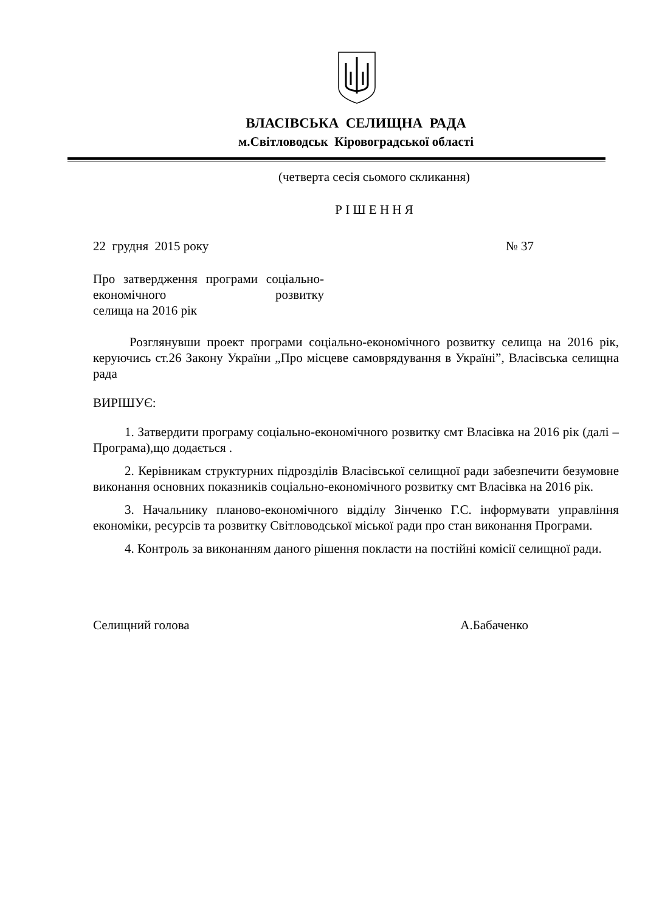ВЛАСІВСЬКА СЕЛИЩНА РАДА
м.Світловодськ Кіровоградської області
(четверта сесія сьомого скликання)
Р І Ш Е Н Н Я
22 грудня 2015 року № 37
Про затвердження програми соціально-економічного розвитку
селища на 2016 рік
Розглянувши проект програми соціально-економічного розвитку селища на 2016 рік, керуючись ст.26 Закону України „Про місцеве самоврядування в Україні”, Власівська селищна рада
ВИРІШУЄ:
1. Затвердити програму соціально-економічного розвитку смт Власівка на 2016 рік (далі – Програма),що додається .
2. Керівникам структурних підрозділів Власівської селищної ради забезпечити безумовне виконання основних показників соціально-економічного розвитку смт Власівка на 2016 рік.
3. Начальнику планово-економічного відділу Зінченко Г.С. інформувати управління економіки, ресурсів та розвитку Світловодської міської ради про стан виконання Програми.
4. Контроль за виконанням даного рішення покласти на постійні комісії селищної ради.
Селищний голова А.Бабаченко